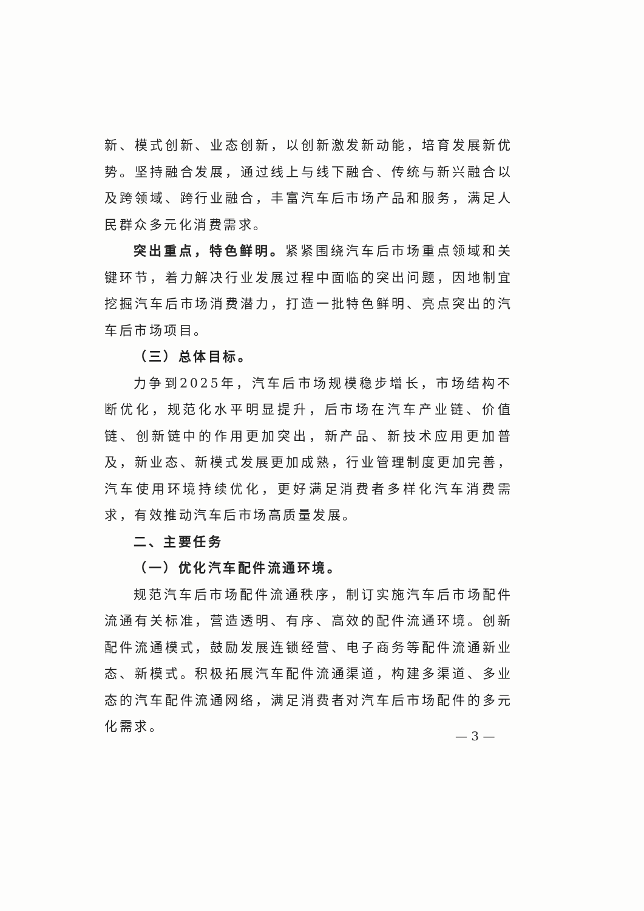新、模式创新、业态创新，以创新激发新动能，培育发展新优势。坚持融合发展，通过线上与线下融合、传统与新兴融合以及跨领域、跨行业融合，丰富汽车后市场产品和服务，满足人民群众多元化消费需求。
突出重点，特色鲜明。紧紧围绕汽车后市场重点领域和关键环节，着力解决行业发展过程中面临的突出问题，因地制宜挖掘汽车后市场消费潜力，打造一批特色鲜明、亮点突出的汽车后市场项目。
（三）总体目标。
力争到2025年，汽车后市场规模稳步增长，市场结构不断优化，规范化水平明显提升，后市场在汽车产业链、价值链、创新链中的作用更加突出，新产品、新技术应用更加普及，新业态、新模式发展更加成熟，行业管理制度更加完善，汽车使用环境持续优化，更好满足消费者多样化汽车消费需求，有效推动汽车后市场高质量发展。
二、主要任务
（一）优化汽车配件流通环境。
规范汽车后市场配件流通秩序，制订实施汽车后市场配件流通有关标准，营造透明、有序、高效的配件流通环境。创新配件流通模式，鼓励发展连锁经营、电子商务等配件流通新业态、新模式。积极拓展汽车配件流通渠道，构建多渠道、多业态的汽车配件流通网络，满足消费者对汽车后市场配件的多元化需求。
— 3 —